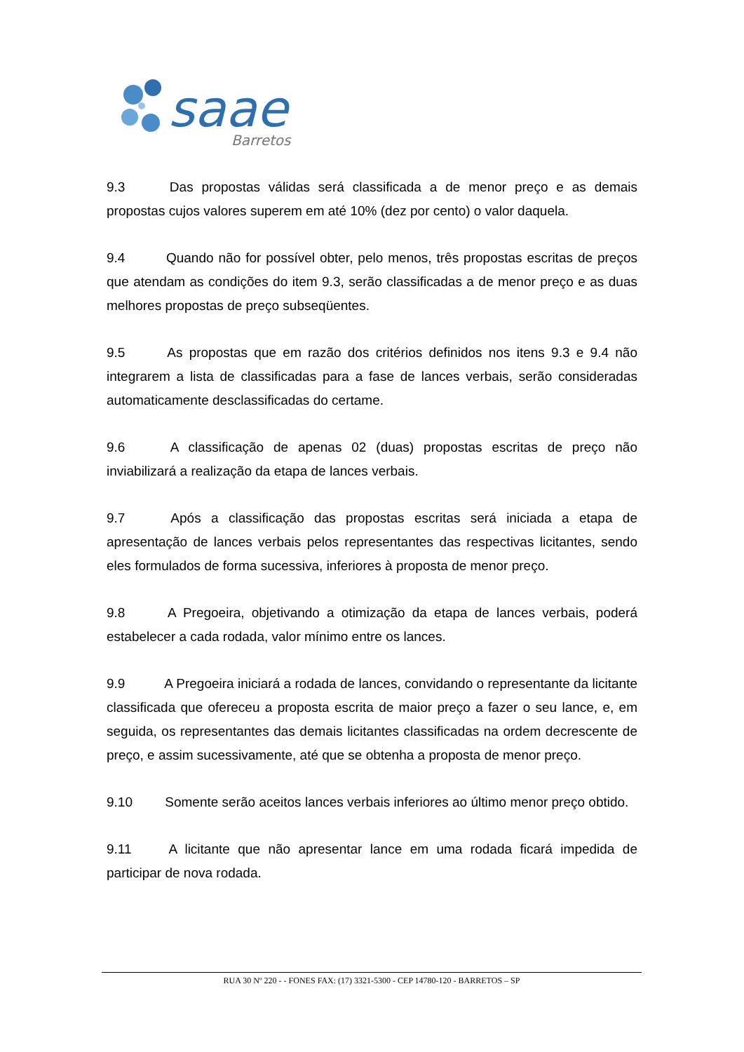saae
Barretos
9.3 Das propostas válidas será classificada a de menor preço e as demais propostas cujos valores superem em até 10% (dez por cento) o valor daquela.
9.4 Quando não for possível obter, pelo menos, três propostas escritas de preços que atendam as condições do item 9.3, serão classificadas a de menor preço e as duas melhores propostas de preço subseqüentes.
9.5 As propostas que em razão dos critérios definidos nos itens 9.3 e 9.4 não integrarem a lista de classificadas para a fase de lances verbais, serão consideradas automaticamente desclassificadas do certame.
9.6 A classificação de apenas 02 (duas) propostas escritas de preço não inviabilizará a realização da etapa de lances verbais.
9.7 Após a classificação das propostas escritas será iniciada a etapa de apresentação de lances verbais pelos representantes das respectivas licitantes, sendo eles formulados de forma sucessiva, inferiores à proposta de menor preço.
9.8 A Pregoeira, objetivando a otimização da etapa de lances verbais, poderá estabelecer a cada rodada, valor mínimo entre os lances.
9.9 A Pregoeira iniciará a rodada de lances, convidando o representante da licitante classificada que ofereceu a proposta escrita de maior preço a fazer o seu lance, e, em seguida, os representantes das demais licitantes classificadas na ordem decrescente de preço, e assim sucessivamente, até que se obtenha a proposta de menor preço.
9.10 Somente serão aceitos lances verbais inferiores ao último menor preço obtido.
9.11 A licitante que não apresentar lance em uma rodada ficará impedida de participar de nova rodada.
RUA 30 Nº 220 - - FONES FAX: (17) 3321-5300 - CEP 14780-120 - BARRETOS – SP